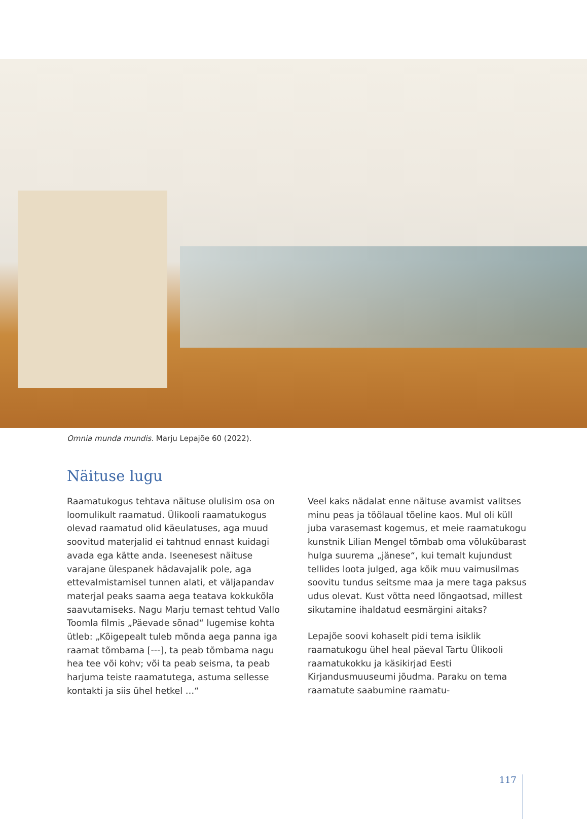Omnia munda mundis. Marju Lepajõe 60 (2022).
Näituse lugu
Raamatukogus tehtava näituse olulisim osa on loomulikult raamatud. Ülikooli raamatukogus olevad raamatud olid käeulatuses, aga muud soovitud materjalid ei tahtnud ennast kuidagi avada ega kätte anda. Iseenesest näituse varajane ülespanek hädavajalik pole, aga ettevalmistamisel tunnen alati, et väljapandav materjal peaks saama aega teatava kokkukõla saavutamiseks. Nagu Marju temast tehtud Vallo Toomla filmis „Päevade sõnad“ lugemise kohta ütleb: „Kõigepealt tuleb mõnda aega panna iga raamat tõmbama [---], ta peab tõmbama nagu hea tee või kohv; või ta peab seisma, ta peab harjuma teiste raamatutega, astuma sellesse kontakti ja siis ühel hetkel …“
Veel kaks nädalat enne näituse avamist valitses minu peas ja töölaual tõeline kaos. Mul oli küll juba varasemast kogemus, et meie raamatukogu kunstnik Lilian Mengel tõmbab oma võlukübarast hulga suurema „jänese“, kui temalt kujundust tellides loota julged, aga kõik muu vaimusilmas soovitu tundus seitsme maa ja mere taga paksus udus olevat. Kust võtta need lõngaotsad, millest sikutamine ihaldatud eesmärgini aitaks?
Lepajõe soovi kohaselt pidi tema isiklik raamatukogu ühel heal päeval Tartu Ülikooli raamatukokku ja käsikirjad Eesti Kirjandusmuuseumi jõudma. Paraku on tema raamatute saabumine raamatu-
117